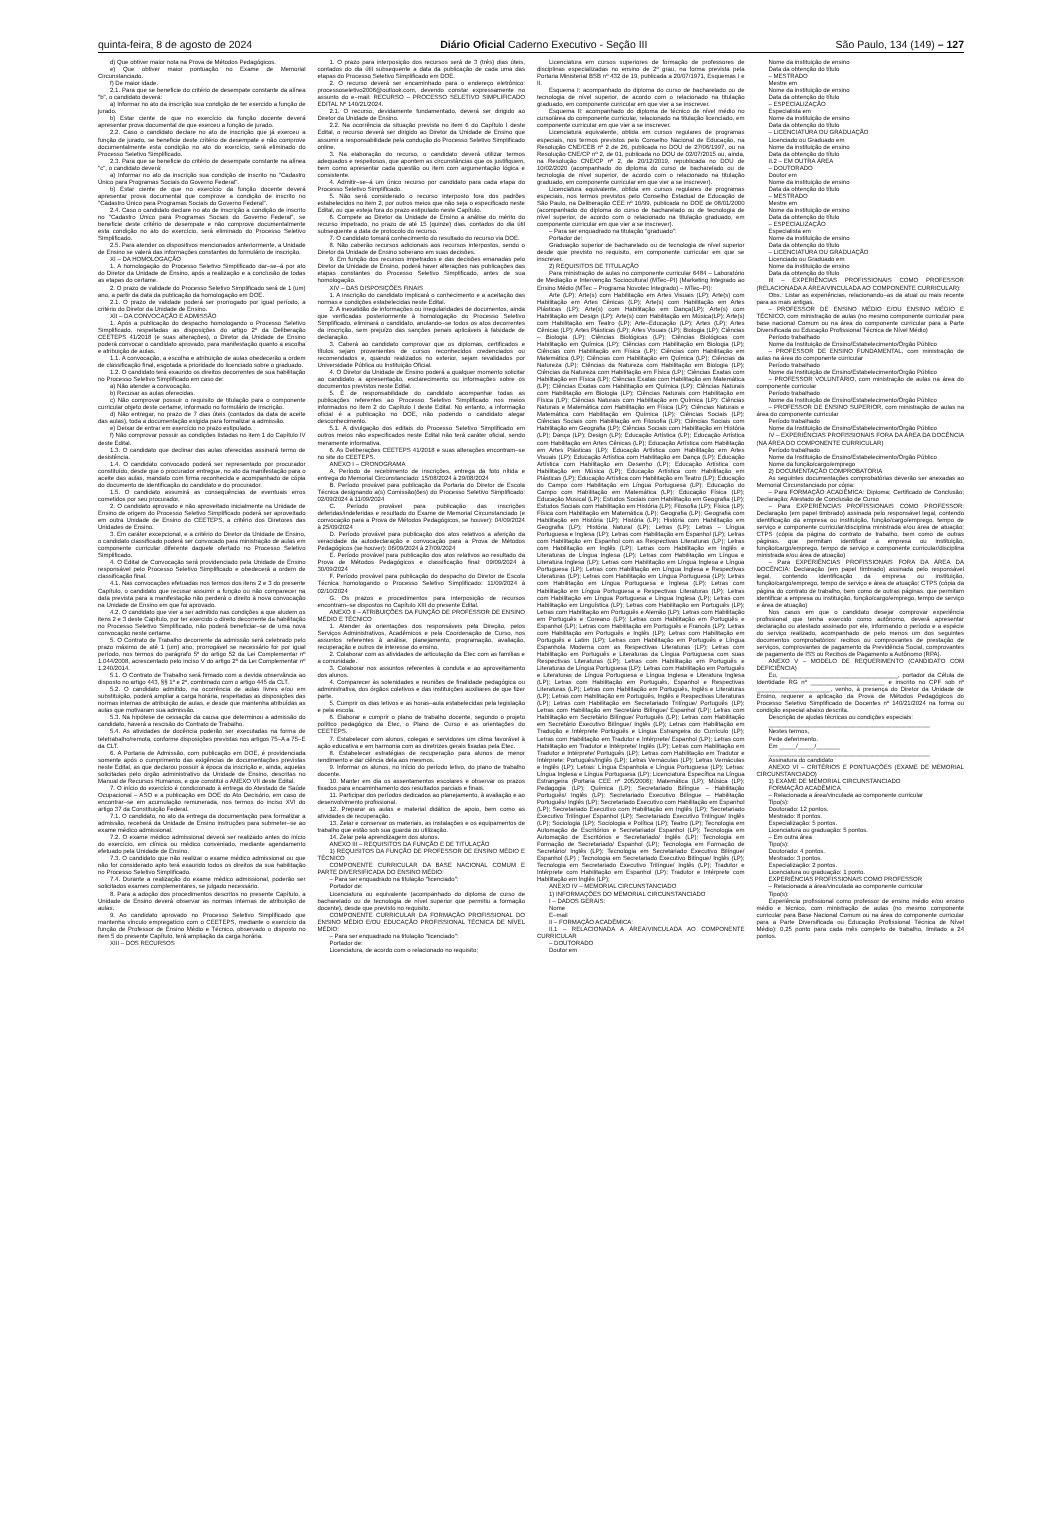quinta-feira, 8 de agosto de 2024 Diário Oficial Caderno Executivo - Seção III São Paulo, 134 (149) – 127
d) Que obtiver maior nota na Prova de Métodos Pedagógicos.
e) Que obtiver maior pontuação no Exame de Memorial Circunstanciado.
f) De maior idade.
2.1. Para que se beneficie do critério de desempate constante da alínea "b", o candidato deverá:
a) Informar no ato da inscrição sua condição de ter exercido a função de jurado.
b) Estar ciente de que no exercício da função docente deverá apresentar prova documental de que exerceu a função de jurado.
2.2. Caso o candidato declare no ato de inscrição que já exerceu a função de jurado, se beneficie deste critério de desempate e não comprove documentalmente esta condição no ato do exercício, será eliminado do Processo Seletivo Simplificado.
2.3. Para que se beneficie do critério de desempate constante na alínea "c", o candidato deverá:
a) Informar no ato da inscrição sua condição de inscrito no "Cadastro Único para Programas Sociais do Governo Federal".
b) Estar ciente de que no exercício da função docente deverá apresentar prova documental que comprove a condição de inscrito no "Cadastro Único para Programas Sociais do Governo Federal".
2.4. Caso o candidato declare no ato de inscrição a condição de inscrito no "Cadastro Único para Programas Sociais do Governo Federal", se beneficie deste critério de desempate e não comprove documentalmente esta condição no ato do exercício, será eliminado do Processo Seletivo Simplificado.
2.5. Para atender os dispositivos mencionados anteriormente, a Unidade de Ensino se valerá das informações constantes do formulário de inscrição.
XI – DA HOMOLOGAÇÃO
1. A homologação do Processo Seletivo Simplificado dar–se–á por ato do Diretor da Unidade de Ensino, após a realização e a conclusão de todas as etapas do certame.
2. O prazo de validade do Processo Seletivo Simplificado será de 1 (um) ano, a partir da data da publicação da homologação em DOE.
2.1. O prazo de validade poderá ser prorrogado por igual período, a critério do Diretor da Unidade de Ensino.
XII – DA CONVOCAÇÃO E ADMISSÃO
1. Após a publicação do despacho homologando o Processo Seletivo Simplificado, respeitadas as disposições do artigo 2º da Deliberação CEETEPS 41/2018 (e suas alterações), o Diretor da Unidade de Ensino poderá convocar o candidato aprovado, para manifestação quanto a escolha e atribuição de aulas.
1.1. A convocação, a escolha e atribuição de aulas obedecerão a ordem de classificação final, esgotada a prioridade do licenciado sobre o graduado.
1.2. O candidato terá exaurido os direitos decorrentes de sua habilitação no Processo Seletivo Simplificado em caso de:
a) Não atender a convocação.
b) Recusar as aulas oferecidas.
c) Não comprovar possuir o requisito de titulação para o componente curricular objeto deste certame, informado no formulário de inscrição.
d) Não entregar, no prazo de 7 dias úteis (contados da data de aceite das aulas), toda a documentação exigida para formalizar a admissão.
e) Deixar de entrar em exercício no prazo estipulado.
f) Não comprovar possuir as condições listadas no item 1 do Capítulo IV deste Edital.
1.3. O candidato que declinar das aulas oferecidas assinará termo de desistência.
1.4. O candidato convocado poderá ser representado por procurador constituído, desde que o procurador entregue, no ato da manifestação para o aceite das aulas, mandato com firma reconhecida e acompanhado de cópia do documento de identificação do candidato e do procurador.
1.5. O candidato assumirá as consequências de eventuais erros cometidos por seu procurador.
2. O candidato aprovado e não aproveitado inicialmente na Unidade de Ensino de origem do Processo Seletivo Simplificado poderá ser aproveitado em outra Unidade de Ensino do CEETEPS, a critério dos Diretores das Unidades de Ensino.
3. Em caráter excepcional, e a critério do Diretor da Unidade de Ensino, o candidato classificado poderá ser convocado para ministração de aulas em componente curricular diferente daquele ofertado no Processo Seletivo Simplificado.
4. O Edital de Convocação será providenciado pela Unidade de Ensino responsável pelo Processo Seletivo Simplificado e obedecerá a ordem de classificação final.
4.1. Nas convocações efetuadas nos termos dos itens 2 e 3 do presente Capítulo, o candidato que recusar assumir a função ou não comparecer na data prevista para a manifestação não perderá o direito à nova convocação na Unidade de Ensino em que foi aprovado.
4.2. O candidato que vier a ser admitido nas condições a que aludem os itens 2 e 3 deste Capítulo, por ter exercido o direito decorrente da habilitação no Processo Seletivo Simplificado, não poderá beneficiar–se de uma nova convocação neste certame.
5. O Contrato de Trabalho decorrente da admissão será celebrado pelo prazo máximo de até 1 (um) ano, prorrogável se necessário for por igual período, nos termos do parágrafo 5º do artigo 52 da Lei Complementar nº 1.044/2008, acrescentado pelo inciso V do artigo 2º da Lei Complementar nº 1.240/2014.
5.1. O Contrato de Trabalho será firmado com a devida observância ao disposto no artigo 443, §§ 1º e 2º, combinado com o artigo 445 da CLT.
5.2. O candidato admitido, na ocorrência de aulas livres e/ou em substituição, poderá ampliar a carga horária, respeitadas as disposições das normas internas de atribuição de aulas, e desde que mantenha atribuídas as aulas que motivaram sua admissão.
5.3. Na hipótese de cessação da causa que determinou a admissão do candidato, haverá a rescisão do Contrato de Trabalho.
5.4. As atividades de docência poderão ser executadas na forma de teletrabalho/remota, conforme disposições previstas nos artigos 75–A a 75–E da CLT.
6. A Portaria de Admissão, com publicação em DOE, é providenciada somente após o cumprimento das exigências de documentações previstas neste Edital, as que declarou possuir à época da inscrição e, ainda, aquelas solicitadas pelo órgão administrativo da Unidade de Ensino, descritas no Manual de Recursos Humanos, e que constitui o ANEXO VII deste Edital.
7. O início do exercício é condicionado à entrega do Atestado de Saúde Ocupacional – ASO e a publicação em DOE do Ato Decisório, em caso de encontrar–se em acumulação remunerada, nos termos do inciso XVI do artigo 37 da Constituição Federal.
7.1. O candidato, no ato da entrega da documentação para formalizar a admissão, receberá da Unidade de Ensino instruções para submeter–se ao exame médico admissional.
7.2. O exame médico admissional deverá ser realizado antes do início do exercício, em clínica ou médico conveniado, mediante agendamento efetuado pela Unidade de Ensino.
7.3. O candidato que não realizar o exame médico admissional ou que não for considerado apto terá exaurido todos os direitos da sua habilitação no Processo Seletivo Simplificado.
7.4. Durante a realização do exame médico admissional, poderão ser solicitados exames complementares, se julgado necessário.
8. Para a adoção dos procedimentos descritos no presente Capítulo, a Unidade de Ensino deverá observar as normas internas de atribuição de aulas.
9. Ao candidato aprovado no Processo Seletivo Simplificado que mantenha vínculo empregatício com o CEETEPS, mediante o exercício da função de Professor de Ensino Médio e Técnico, observado o disposto no item 5 do presente Capítulo, terá ampliação da carga horária.
XIII – DOS RECURSOS
1. O prazo para interposição dos recursos será de 3 (três) dias úteis, contados do dia útil subsequente a data da publicação de cada uma das etapas do Processo Seletivo Simplificado em DOE.
2. O recurso deverá ser encaminhado para o endereço eletrônico: processoseletivo2006@outlook.com, devendo constar expressamente no assunto do e–mail: RECURSO – PROCESSO SELETIVO SIMPLIFICADO EDITAL Nº 140/21/2024.
2.1. O recurso, devidamente fundamentado, deverá ser dirigido ao Diretor da Unidade de Ensino.
2.2. Na ocorrência da situação prevista no item 6 do Capítulo I deste Edital, o recurso deverá ser dirigido ao Diretor da Unidade de Ensino que assumir a responsabilidade pela condução do Processo Seletivo Simplificado online.
3. Na elaboração do recurso, o candidato deverá utilizar termos adequados e respeitosos, que apontem as circunstâncias que os justifiquem, bem como apresentar cada questão ou item com argumentação lógica e consistente.
4. Admitir–se–á um único recurso por candidato para cada etapa do Processo Seletivo Simplificado.
5. Não será considerado o recurso interposto fora dos padrões estabelecidos no item 2, por outros meios que não seja o especificado neste Edital, ou que esteja fora do prazo estipulado neste Capítulo.
6. Compete ao Diretor da Unidade de Ensino a análise do mérito do recurso impetrado, no prazo de até 15 (quinze) dias, contados do dia útil subsequente a data de protocolo do recurso.
7. O candidato tomará conhecimento do resultado do recurso via DOE.
8. Não caberão recursos adicionais aos recursos interpostos, sendo o Diretor da Unidade de Ensino soberano em suas decisões.
9. Em função dos recursos impetrados e das decisões emanadas pelo Diretor da Unidade de Ensino, poderá haver alterações nas publicações das etapas constantes do Processo Seletivo Simplificado, antes de sua homologação.
XIV – DAS DISPOSIÇÕES FINAIS
1. A inscrição do candidato implicará o conhecimento e a aceitação das normas e condições estabelecidas neste Edital.
2. A inexatidão de informações ou irregularidades de documentos, ainda que verificadas posteriormente à homologação do Processo Seletivo Simplificado, eliminará o candidato, anulando–se todos os atos decorrentes da inscrição, sem prejuízo das sanções penais aplicáveis à falsidade de declaração.
3. Caberá ao candidato comprovar que os diplomas, certificados e títulos sejam provenientes de cursos reconhecidos credenciados ou recomendados e, quando realizados no exterior, sejam revalidados por Universidade Pública ou Instituição Oficial.
4. O Diretor da Unidade de Ensino poderá a qualquer momento solicitar ao candidato a apresentação, esclarecimento ou informações sobre os documentos previstos neste Edital.
5. É de responsabilidade do candidato acompanhar todas as publicações referentes ao Processo Seletivo Simplificado nos meios informados no item 2 do Capítulo I deste Edital. No entanto, a informação oficial é a publicação no DOE, não podendo o candidato alegar desconhecimento.
5.1. A divulgação dos editais do Processo Seletivo Simplificado em outros meios não especificados neste Edital não terá caráter oficial, sendo meramente informativa.
6. As Deliberações CEETEPS 41/2018 e suas alterações encontram–se no site do CEETEPS.
ANEXO I – CRONOGRAMA
A. Período de recebimento de inscrições, entrega da foto nítida e entrega do Memorial Circunstanciado: 15/08/2024 à 29/08/2024
B. Período provável para publicação da Portaria do Diretor de Escola Técnica designando a(s) Comissão(ões) do Processo Seletivo Simplificado: 02/09/2024 à 11/09/2024
C. Período provável para publicação das inscrições deferidas/indeferidas e resultado do Exame de Memorial Circunstanciado (e convocação para a Prova de Métodos Pedagógicos, se houver): 04/09/2024 à 25/09/2024
D. Período provável para publicação dos atos relativos a aferição da veracidade da autodeclaração e convocação para a Prova de Métodos Pedagógicos (se houver): 06/09/2024 à 27/09/2024
E. Período provável para publicação dos atos relativos ao resultado da Prova de Métodos Pedagógicos e classificação final: 09/09/2024 à 30/09/2024
F. Período provável para publicação do despacho do Diretor de Escola Técnica homologando o Processo Seletivo Simplificado: 11/09/2024 à 02/10/2024
G. Os prazos e procedimentos para interposição de recursos encontram–se dispostos no Capítulo XIII do presente Edital.
ANEXO II – ATRIBUIÇÕES DA FUNÇÃO DE PROFESSOR DE ENSINO MÉDIO E TÉCNICO
1. Atender às orientações dos responsáveis pela Direção, pelos Serviços Administrativos, Acadêmicos e pela Coordenação de Curso, nos assuntos referentes à análise, planejamento, programação, avaliação, recuperação e outros de interesse do ensino.
2. Colaborar com as atividades de articulação da Etec com as famílias e a comunidade.
3. Colaborar nos assuntos referentes à conduta e ao aproveitamento dos alunos.
4. Comparecer às solenidades e reuniões de finalidade pedagógica ou administrativa, dos órgãos coletivos e das instituições auxiliares de que fizer parte.
5. Cumprir os dias letivos e as horas–aula estabelecidas pela legislação e pela escola.
6. Elaborar e cumprir o plano de trabalho docente, segundo o projeto político pedagógico da Etec, o Plano de Curso e as orientações do CEETEPS.
7. Estabelecer com alunos, colegas e servidores um clima favorável à ação educativa e em harmonia com as diretrizes gerais fixadas pela Etec.
8. Estabelecer estratégias de recuperação para alunos de menor rendimento e dar ciência dela aos mesmos.
9. Informar os alunos, no início do período letivo, do plano de trabalho docente.
10. Manter em dia os assentamentos escolares e observar os prazos fixados para encaminhamento dos resultados parciais e finais.
11. Participar dos períodos dedicados ao planejamento, à avaliação e ao desenvolvimento profissional.
12. Preparar as aulas e material didático de apoio, bem como as atividades de recuperação.
13. Zelar e conservar os materiais, as instalações e os equipamentos de trabalho que estão sob sua guarda ou utilização.
14. Zelar pela aprendizagem dos alunos.
ANEXO III – REQUISITOS DA FUNÇÃO E DE TITULAÇÃO
1) REQUISITOS DA FUNÇÃO DE PROFESSOR DE ENSINO MÉDIO E TÉCNICO
COMPONENTE CURRICULAR DA BASE NACIONAL COMUM E PARTE DIVERSIFICADA DO ENSINO MÉDIO:
– Para ser enquadrado na titulação "licenciado":
Portador de:
Licenciatura ou equivalente (acompanhado do diploma de curso de bacharelado ou de tecnologia de nível superior que permitiu a formação docente), desde que previsto no requisito.
COMPONENTE CURRICULAR DA FORMAÇÃO PROFISSIONAL DO ENSINO MÉDIO E/OU EDUCAÇÃO PROFISSIONAL TÉCNICA DE NÍVEL MÉDIO:
– Para ser enquadrado na titulação "licenciado":
Portador de:
Licenciatura, de acordo com o relacionado no requisito;
Licenciatura em cursos superiores de formação de professores de disciplinas especializadas no ensino de 2º grau, na forma prevista pela Portaria Ministerial BSB nº 432 de 19, publicada a 20/07/1971, Esquemas I e II.
Esquema I: acompanhado do diploma do curso de bacharelado ou de tecnologia de nível superior, de acordo com o relacionado na titulação graduado, em componente curricular em que vier a se inscrever.
Esquema II: acompanhado do diploma de técnico de nível médio no curso/área do componente curricular, relacionado na titulação licenciado, em componente curricular em que vier a se inscrever.
Licenciatura equivalente, obtida em cursos regulares de programas especiais, nos termos previstos pelo Conselho Nacional de Educação, na Resolução CNE/CEB nº 2 de 26, publicada no DOU de 27/06/1997, ou na Resolução CNE/CP nº 2, de 01, publicada no DOU de 02/07/2015 ou, ainda, na Resolução CNE/CP nº 2, de 20/12/2019, republicada no DOU de 10/02/2020 (acompanhado do diploma do curso de bacharelado ou de tecnologia de nível superior, de acordo com o relacionado na titulação graduado, em componente curricular em que vier a se inscrever).
Licenciatura equivalente, obtida em cursos regulares de programas especiais, nos termos previstos pelo Conselho Estadual de Educação de São Paulo, na Deliberação CEE nº 10/99, publicada no DOE de 08/01/2000 (acompanhado do diploma do curso de bacharelado ou de tecnologia de nível superior, de acordo com o relacionado na titulação graduado, em componente curricular em que vier a se inscrever).
– Para ser enquadrado na titulação "graduado":
Portador de:
Graduação superior de bacharelado ou de tecnologia de nível superior desde que previsto no requisito, em componente curricular em que se inscrever.
2) REQUISITOS DE TITULAÇÃO
Para ministração de aulas no componente curricular 6484 – Laboratório de Mediação e Intervenção Sociocultural (MTec–PI) (Marketing Integrado ao Ensino Médio (MTec – Programa Novotec Integrado) – MTec–PI):
Arte (LP); Arte(s) com Habilitação em Artes Visuais (LP); Arte(s) com Habilitação em Artes Cênicas (LP); Arte(s) com Habilitação em Artes Plásticas (LP); Arte(s) com Habilitação em Dança(LP); Arte(s) com Habilitação em Design (LP); Arte(s) com Habilitação em Música(LP); Arte(s) com Habilitação em Teatro (LP); Arte–Educação (LP); Artes (LP); Artes Cênicas (LP); Artes Plásticas (LP); Artes Visuais (LP); Biologia (LP); Ciências – Biologia (LP); Ciências Biológicas (LP); Ciências Biológicas com Habilitação em Química (LP); Ciências com Habilitação em Biologia (LP); Ciências com Habilitação em Física (LP); Ciências com Habilitação em Matemática (LP); Ciências com Habilitação em Química (LP); Ciências da Natureza (LP); Ciências da Natureza com Habilitação em Biologia (LP); Ciências da Natureza com Habilitação em Física (LP); Ciências Exatas com Habilitação em Física (LP); Ciências Exatas com Habilitação em Matemática (LP); Ciências Exatas com Habilitação em Química (LP); Ciências Naturais com Habilitação em Biologia (LP); Ciências Naturais com Habilitação em Física (LP); Ciências Naturais com Habilitação em Química (LP); Ciências Naturais e Matemática com Habilitação em Física (LP); Ciências Naturais e Matemática com Habilitação em Química (LP); Ciências Sociais (LP); Ciências Sociais com Habilitação em Filosofia (LP); Ciências Sociais com Habilitação em Geografia (LP); Ciências Sociais com Habilitação em História (LP); Dança (LP); Design (LP); Educação Artística (LP); Educação Artística com Habilitação em Artes Cênicas (LP); Educação Artística com Habilitação em Artes Plásticas (LP); Educação Artística com Habilitação em Artes Visuais (LP); Educação Artística com Habilitação em Dança (LP); Educação Artística com Habilitação em Desenho (LP); Educação Artística com Habilitação em Música (LP); Educação Artística com Habilitação em Plásticas (LP); Educação Artística com Habilitação em Teatro (LP); Educação do Campo com Habilitação em Língua Portuguesa (LP); Educação do Campo com Habilitação em Matemática (LP); Educação Física (LP); Educação Musical (LP); Estudos Sociais com Habilitação em Geografia (LP); Estudos Sociais com Habilitação em História (LP); Filosofia (LP); Física (LP); Física com Habilitação em Matemática (LP); Geografia (LP); Geografia com Habilitação em História (LP); História (LP); História com Habilitação em Geografia (LP); História Natural (LP); Letras (LP); Letras – Língua Portuguesa e Inglesa (LP); Letras com Habilitação em Espanhol (LP); Letras com Habilitação em Espanhol com as Respectivas Literaturas (LP); Letras com Habilitação em Inglês (LP); Letras com Habilitação em Inglês e Literaturas de Língua Inglesa (LP); Letras com Habilitação em Língua e Literatura Inglesa (LP); Letras com Habilitação em Língua Inglesa e Língua Portuguesa (LP); Letras com Habilitação em Língua Inglesa e Respectivas Literaturas (LP); Letras com Habilitação em Língua Portuguesa (LP); Letras com Habilitação em Língua Portuguesa e Inglesa (LP); Letras com Habilitação em Língua Portuguesa e Respectivas Literaturas (LP); Letras com Habilitação em Língua Portuguesa e Língua Inglesa (LP); Letras com Habilitação em Linguística (LP); Letras com Habilitação em Português (LP); Letras com Habilitação em Português e Alemão (LP); Letras com Habilitação em Português e Coreano (LP); Letras com Habilitação em Português e Espanhol (LP); Letras com Habilitação em Português e Francês (LP); Letras com Habilitação em Português e Inglês (LP); Letras com Habilitação em Português e Latim (LP); Letras com Habilitação em Português e Língua Espanhola Moderna com as Respectivas Literaturas (LP); Letras com Habilitação em Português e Literaturas da Língua Portuguesa com suas Respectivas Literaturas (LP); Letras com Habilitação em Português e Literaturas de Língua Portuguesa (LP); Letras com Habilitação em Português e Literaturas de Língua Portuguesa e Língua Inglesa e Literatura Inglesa (LP); Letras com Habilitação em Português, Espanhol e Respectivas Literaturas (LP); Letras com Habilitação em Português, Inglês e Literaturas (LP); Letras com Habilitação em Português, Inglês e Respectivas Literaturas (LP); Letras com Habilitação em Secretariado Trilíngue/ Português (LP); Letras com Habilitação em Secretário Bilíngue/ Espanhol (LP); Letras com Habilitação em Secretário Bilíngue/ Português (LP); Letras com Habilitação em Secretário Executivo Bilíngue/ Inglês (LP); Letras com Habilitação em Tradução e Intérprete Português e Língua Estrangeira do Currículo (LP); Letras com Habilitação em Tradutor e Intérprete/ Espanhol (LP); Letras com Habilitação em Tradutor e Intérprete/ Inglês (LP); Letras com Habilitação em Tradutor e Intérprete/ Português (LP); Letras com Habilitação em Tradutor e Intérprete: Português/Inglês (LP); Letras Vernáculas (LP); Letras Vernáculas e Inglês (LP); Letras: Língua Espanhola e Língua Portuguesa (LP); Letras: Língua Inglesa e Língua Portuguesa (LP); Licenciatura Específica na Língua Estrangeira (Portaria CEE nº 205/2006); Matemática (LP); Música (LP); Pedagogia (LP); Química (LP); Secretariado Bilíngue – Habilitação Português/ Inglês (LP); Secretariado Executivo Bilíngue – Habilitação Português/ Inglês (LP); Secretariado Executivo com Habilitação em Espanhol (LP); Secretariado Executivo com Habilitação em Inglês (LP); Secretariado Executivo Trilíngue/ Espanhol (LP); Secretariado Executivo Trilíngue/ Inglês (LP); Sociologia (LP); Sociologia e Política (LP); Teatro (LP); Tecnologia em Automação de Escritórios e Secretariado/ Espanhol (LP); Tecnologia em Automação de Escritórios e Secretariado/ Inglês (LP); Tecnologia em Formação de Secretariado/ Espanhol (LP); Tecnologia em Formação de Secretário/ Inglês (LP); Tecnologia em Secretariado Executivo Bilíngue/ Espanhol (LP) ; Tecnologia em Secretariado Executivo Bilíngue/ Inglês (LP); Tecnologia em Secretariado Executivo Trilíngue/ Inglês (LP); Tradutor e Intérprete com Habilitação em Espanhol (LP); Tradutor e Intérprete com Habilitação em Inglês (LP);
ANEXO IV – MEMORIAL CIRCUNSTANCIADO
1) INFORMAÇÕES DO MEMORIAL CIRCUNSTANCIADO
I – DADOS GERAIS:
Nome
E–mail
II – FORMAÇÃO ACADÊMICA:
II.1 – RELACIONADA A ÁREA/VINCULADA AO COMPONENTE CURRICULAR
– DOUTORADO
Doutor em
Nome da instituição de ensino
Data da obtenção do título
– MESTRADO
Mestre em
Nome da instituição de ensino
Data da obtenção do título
– ESPECIALIZAÇÃO
Especialista em
Nome da instituição de ensino
Data da obtenção do título
– LICENCIATURA OU GRADUAÇÃO
Licenciado ou Graduado em
Nome da instituição de ensino
Data da obtenção do título
II.2 – EM OUTRA ÁREA
– DOUTORADO
Doutor em
Nome da instituição de ensino
Data da obtenção do título
– MESTRADO
Mestre em
Nome da instituição de ensino
Data da obtenção do título
– ESPECIALIZAÇÃO
Especialista em
Nome da instituição de ensino
Data da obtenção do título
– LICENCIATURA OU GRADUAÇÃO
Licenciado ou Graduado em
Nome da instituição de ensino
Data da obtenção do título
III – EXPERIÊNCIAS PROFISSIONAIS COMO PROFESSOR (RELACIONADA A ÁREA/VINCULADA AO COMPONENTE CURRICULAR):
Obs.: Listar as experiências, relacionando–as da atual ou mais recente para as mais antigas.
– PROFESSOR DE ENSINO MÉDIO E/OU ENSINO MÉDIO E TÉCNICO, com ministração de aulas (no mesmo componente curricular para base nacional Comum ou na área do componente curricular para a Parte Diversificada ou Educação Profissional Técnica de Nível Médio)
Período trabalhado
Nome da Instituição de Ensino/Estabelecimento/Órgão Público
– PROFESSOR DE ENSINO FUNDAMENTAL, com ministração de aulas na área do componente curricular
Período trabalhado
Nome da Instituição de Ensino/Estabelecimento/Órgão Público
– PROFESSOR VOLUNTÁRIO, com ministração de aulas na área do componente curricular
Período trabalhado
Nome da Instituição de Ensino/Estabelecimento/Órgão Público
– PROFESSOR DE ENSINO SUPERIOR, com ministração de aulas na área do componente curricular
Período trabalhado
Nome da Instituição de Ensino/Estabelecimento/Órgão Público
IV – EXPERIÊNCIAS PROFISSIONAIS FORA DA ÁREA DA DOCÊNCIA (NA ÁREA DO COMPONENTE CURRICULAR)
Período trabalhado
Nome da Instituição de Ensino/Estabelecimento/Órgão Público
Nome da função/cargo/emprego
2) DOCUMENTAÇÃO COMPROBATÓRIA
As seguintes documentações comprobatórias deverão ser anexadas ao Memorial Circunstanciado por cópia:
– Para FORMAÇÃO ACADÊMICA: Diploma; Certificado de Conclusão; Declaração; Atestado de Conclusão de Curso
– Para EXPERIÊNCIAS PROFISSIONAIS COMO PROFESSOR: Declaração (em papel timbrado) assinada pelo responsável legal, contendo identificação da empresa ou instituição, função/cargo/emprego, tempo de serviço e componente curricular/disciplina ministrada e/ou área de atuação; CTPS (cópia da página do contrato de trabalho, bem como de outras páginas. que permitam identificar a empresa ou instituição, função/cargo/emprego, tempo de serviço e componente curricular/disciplina ministrada e/ou área de atuação)
– Para EXPERIÊNCIAS PROFISSIONAIS FORA DA ÁREA DA DOCÊNCIA: Declaração (em papel timbrado) assinada pelo responsável legal, contendo identificação da empresa ou instituição, função/cargo/emprego, tempo de serviço e área de atuação; CTPS (cópia da página do contrato de trabalho, bem como de outras páginas. que permitam identificar a empresa ou instituição, função/cargo/emprego, tempo de serviço e área de atuação)
Nos casos em que o candidato desejar comprovar experiência profissional que tenha exercido como autônomo, deverá apresentar declaração ou atestado assinado por ele, informando o período e a espécie do serviço realizado, acompanhado de pelo menos um dos seguintes documentos comprobatórios: recibos ou comprovantes de prestação de serviços, comprovantes de pagamento da Previdência Social, comprovantes de pagamento de ISS ou Recibos de Pagamento a Autônomo (RPA).
ANEXO V – MODELO DE REQUERIMENTO (CANDIDATO COM DEFICIÊNCIA)
Eu, ___________________________________, portador da Célula de Identidade RG nº ______________________ e inscrito no CPF sob nº ______________________, venho, à presença do Diretor da Unidade de Ensino, requerer a aplicação da Prova de Métodos Pedagógicos do Processo Seletivo Simplificado de Docentes nº 140/21/2024 na forma ou condição especial abaixo descrita.
Descrição de ajudas técnicas ou condições especiais:
________________________________________________
Nestes termos,
Pede deferimento.
Em _____/_____/_______
________________________________________________
Assinatura do candidato
ANEXO VI – CRITÉRIOS E PONTUAÇÕES (EXAME DE MEMORIAL CIRCUNSTANCIADO)
1) EXAME DE MEMORIAL CIRCUNSTANCIADO
FORMAÇÃO ACADÊMICA
– Relacionada a área/vinculada ao componente curricular
Tipo(s):
Doutorado: 12 pontos.
Mestrado: 8 pontos.
Especialização: 5 pontos.
Licenciatura ou graduação: 5 pontos.
– Em outra área
Tipo(s):
Doutorado: 4 pontos.
Mestrado: 3 pontos.
Especialização: 2 pontos.
Licenciatura ou graduação: 1 ponto.
EXPERIÊNCIAS PROFISSIONAIS COMO PROFESSOR
– Relacionada a área/vinculada ao componente curricular
Tipo(s):
Experiência profissional como professor de ensino médio e/ou ensino médio e técnico, com ministração de aulas (no mesmo componente curricular para Base Nacional Comum ou na área do componente curricular para a Parte Diversificada ou Educação Profissional Técnica de Nível Médio): 0,25 ponto para cada mês completo de trabalho, limitado a 24 pontos.